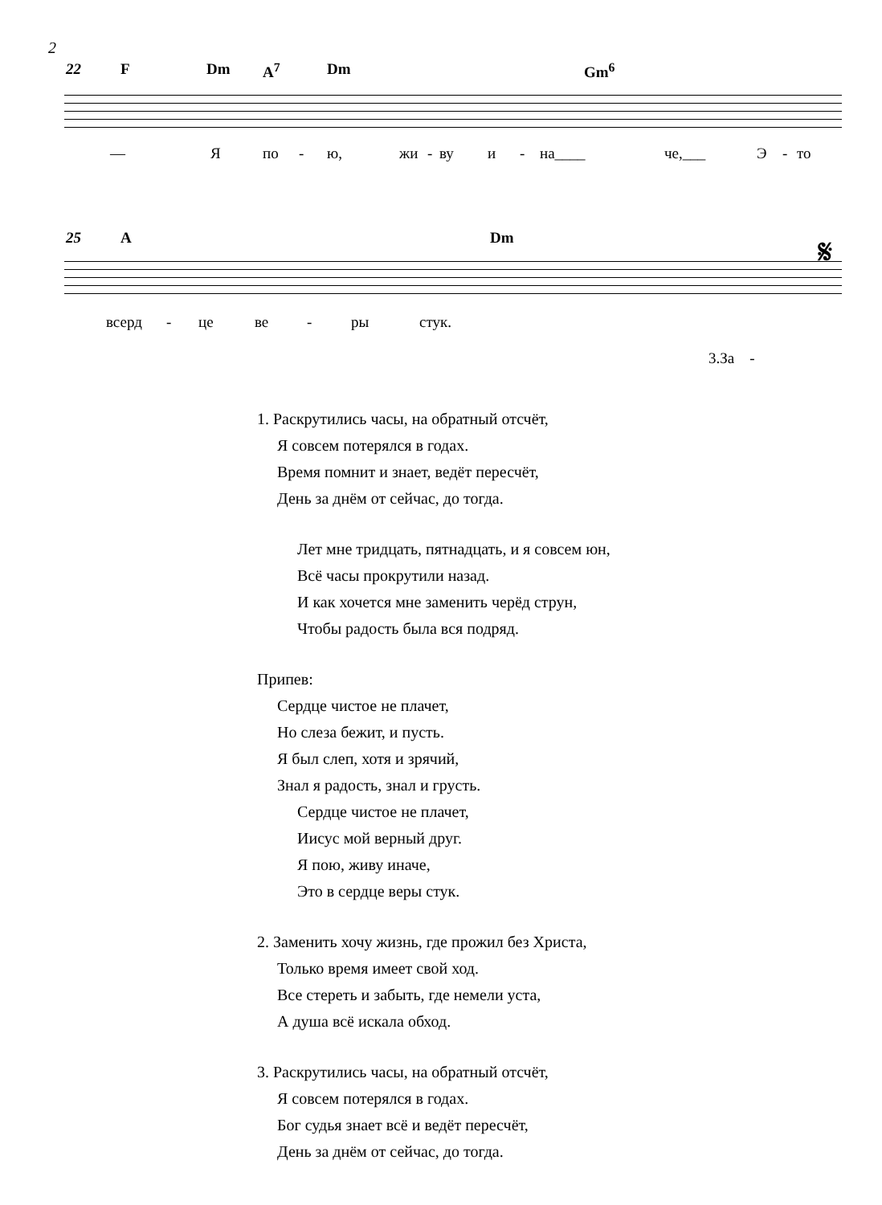2
22 F Dm A<sup>7</sup> Dm Gm<sup>6</sup>
— Я по - ю, жи - ву и - на____ че,___ Э - то
25 A Dm 𝄋
всерд - це ве - ры стук.
3.За -
1. Раскрутились часы, на обратный отсчёт,
Я совсем потерялся в годах.
Время помнит и знает, ведёт пересчёт,
День за днём от сейчас, до тогда.
Лет мне тридцать, пятнадцать, и я совсем юн,
Всё часы прокрутили назад.
И как хочется мне заменить черёд струн,
Чтобы радость была вся подряд.
Припев:
Сердце чистое не плачет,
Но слеза бежит, и пусть.
Я был слеп, хотя и зрячий,
Знал я радость, знал и грусть.
Сердце чистое не плачет,
Иисус мой верный друг.
Я пою, живу иначе,
Это в сердце веры стук.
2. Заменить хочу жизнь, где прожил без Христа,
Только время имеет свой ход.
Все стереть и забыть, где немели уста,
А душа всё искала обход.
3. Раскрутились часы, на обратный отсчёт,
Я совсем потерялся в годах.
Бог судья знает всё и ведёт пересчёт,
День за днём от сейчас, до тогда.